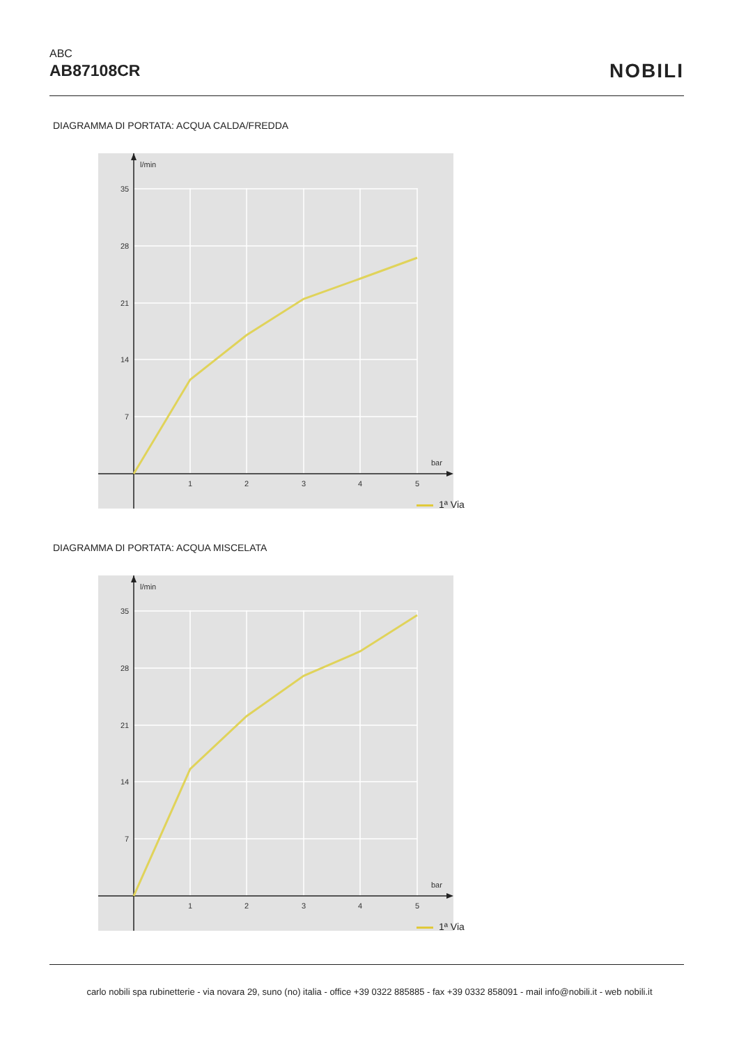ABC
AB87108CR
NOBILI
DIAGRAMMA DI PORTATA: ACQUA CALDA/FREDDA
l/min
35
28
21
14
7
bar
1
2
3
4
5
1ª Via
DIAGRAMMA DI PORTATA: ACQUA MISCELATA
l/min
35
28
21
14
7
bar
1
2
3
4
5
1ª Via
carlo nobili spa rubinetterie - via novara 29, suno (no) italia - office +39 0322 885885 - fax +39 0332 858091 - mail info@nobili.it - web nobili.it